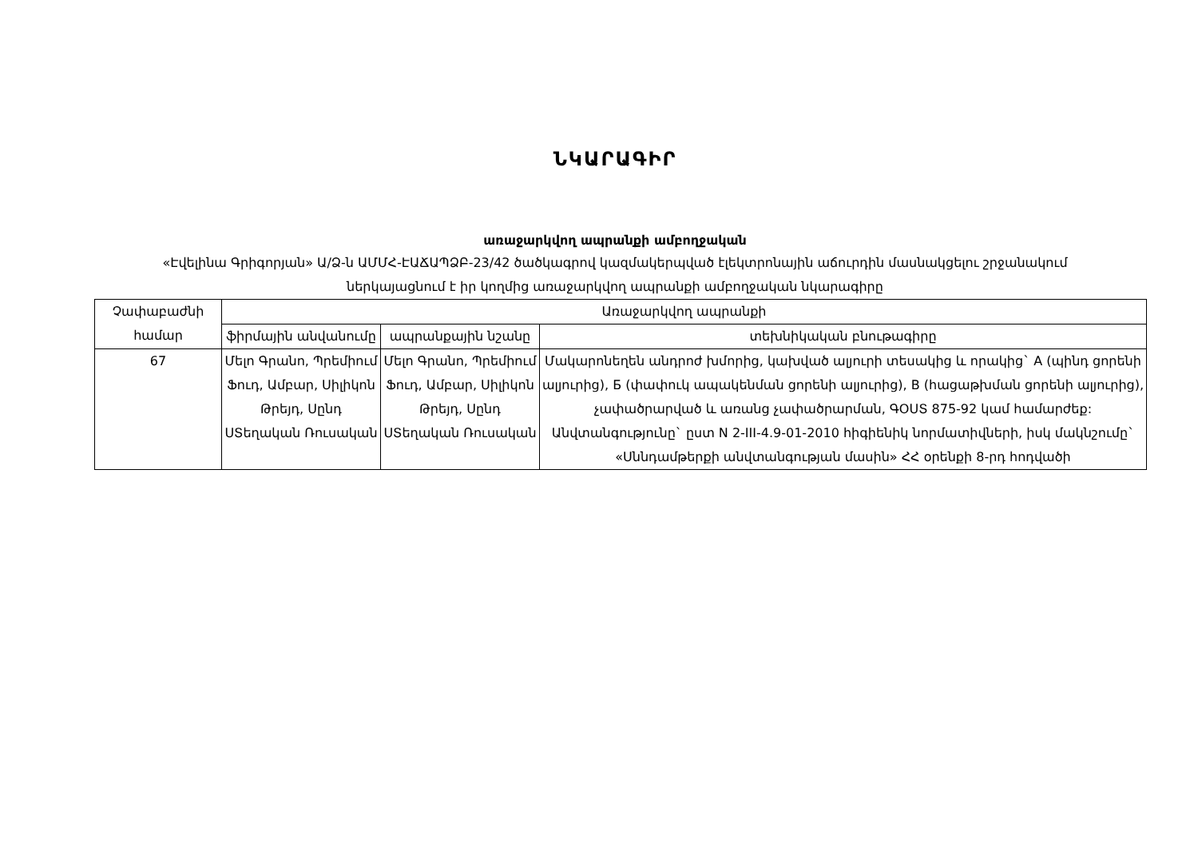ՆԿԱՐԱԳԻՐ
առաջարկվող ապրանքի ամբողջական
«Էվելինա Գրիգորյան» Ա/Ձ-ն ԱՄՄՀ-ԷԱՃԱՊՁԲ-23/42 ծածկագրով կազմակերպված էլեկտրոնային աճուրդին մասնակցելու շրջանակում ներկայացնում է իր կողմից առաջարկվող ապրանքի ամբողջական նկարագիրը
| Չափաբաժնի համար | Առաջարկվող ապրանքի | | |
| --- | --- | --- | --- |
| | ֆիրմային անվանումը | ապրանքային նշանը | տեխնիկական բնութագիրը |
| 67 | Մելո Գրանո, Պրեմիում Ֆուդ, Ամբար, Սիլիկոն Թրեյդ, Սընդ ՍՏեղական Ռուսական | Մելո Գրանո, Պրեմիում Ֆուդ, Ամբար, Սիլիկոն Թրեյդ, Սընդ ՍՏեղական Ռուսական | Մակարոնեղեն անդրոժ խմորից, կախված ալյուրի տեսակից և որակից` A (պինդ ցորենի ալյուրից), Б (փափուկ ապակենման ցորենի ալյուրից), В (հացաթխման ցորենի ալյուրից), չափածրարված և առանց չափածրարման, ԳՕՍՏ 875-92 կամ համարժեք: Անվտանգությունը` ըստ N 2-III-4.9-01-2010 հիգիենիկ նորմատիվների, իսկ մակնշումը` «Սննդամթերքի անվտանգության մասին» ՀՀ օրենքի 8-րդ հոդվածի |